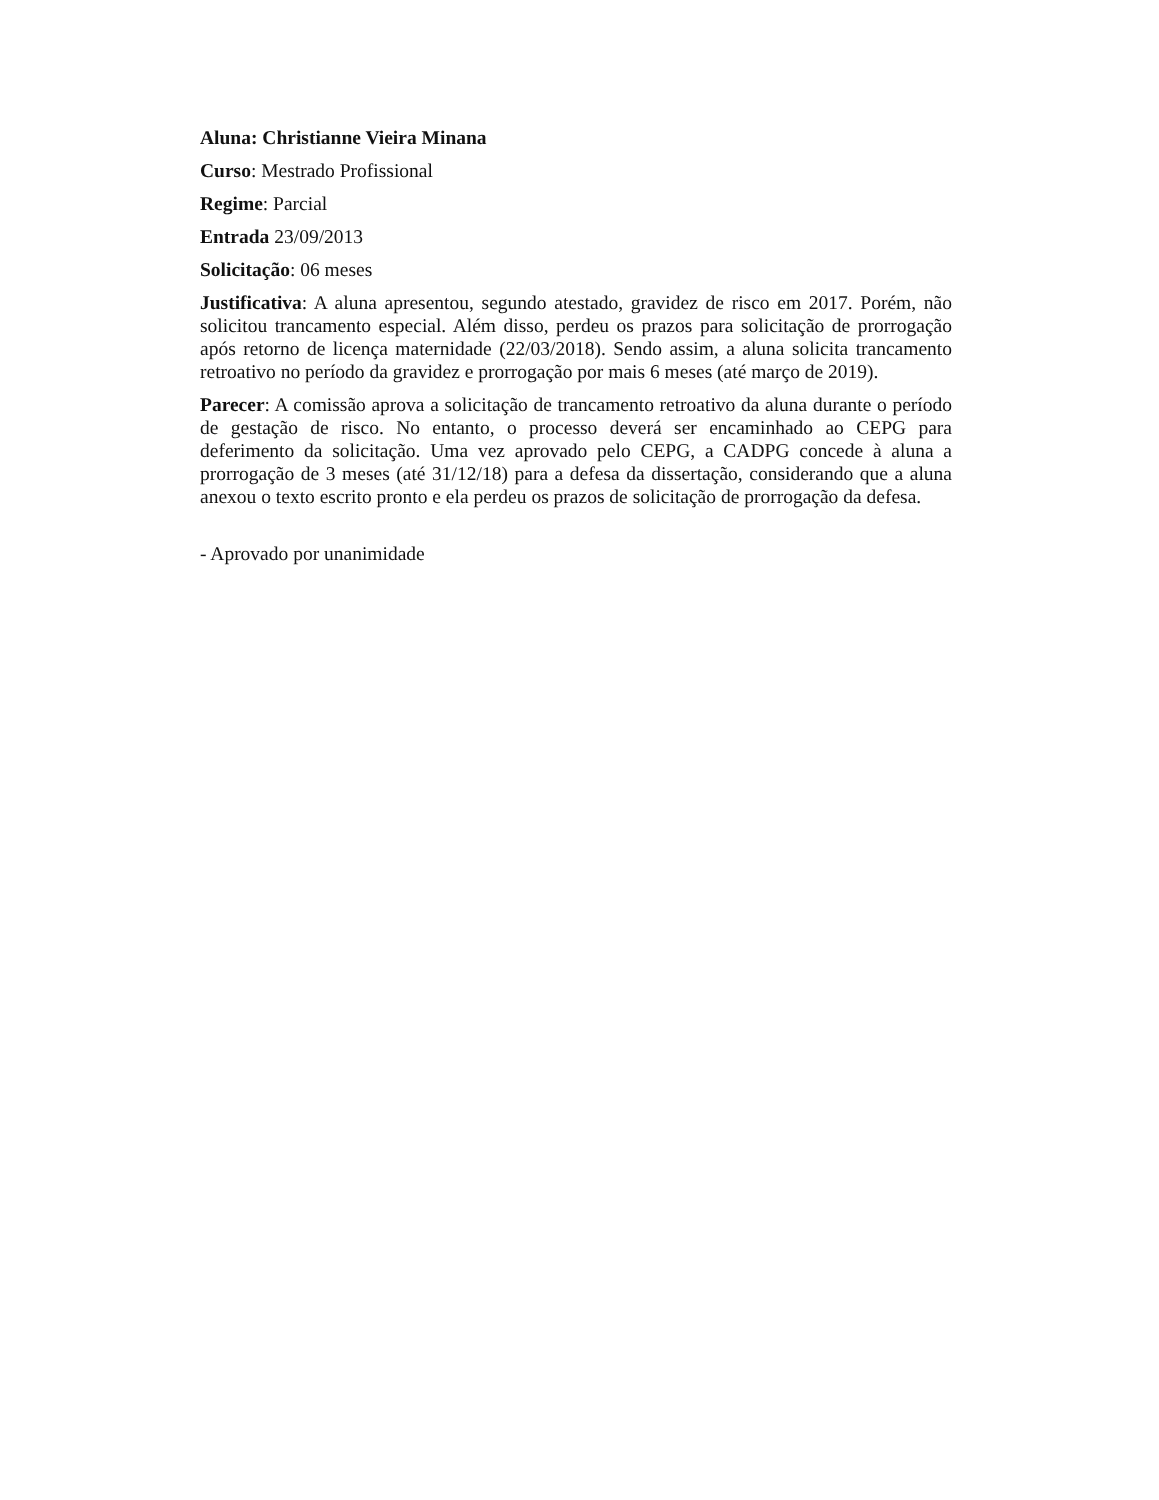Aluna: Christianne Vieira Minana
Curso: Mestrado Profissional
Regime: Parcial
Entrada 23/09/2013
Solicitação: 06 meses
Justificativa: A aluna apresentou, segundo atestado, gravidez de risco em 2017. Porém, não solicitou trancamento especial. Além disso, perdeu os prazos para solicitação de prorrogação após retorno de licença maternidade (22/03/2018). Sendo assim, a aluna solicita trancamento retroativo no período da gravidez e prorrogação por mais 6 meses (até março de 2019).
Parecer: A comissão aprova a solicitação de trancamento retroativo da aluna durante o período de gestação de risco. No entanto, o processo deverá ser encaminhado ao CEPG para deferimento da solicitação. Uma vez aprovado pelo CEPG, a CADPG concede à aluna a prorrogação de 3 meses (até 31/12/18) para a defesa da dissertação, considerando que a aluna anexou o texto escrito pronto e ela perdeu os prazos de solicitação de prorrogação da defesa.
- Aprovado por unanimidade